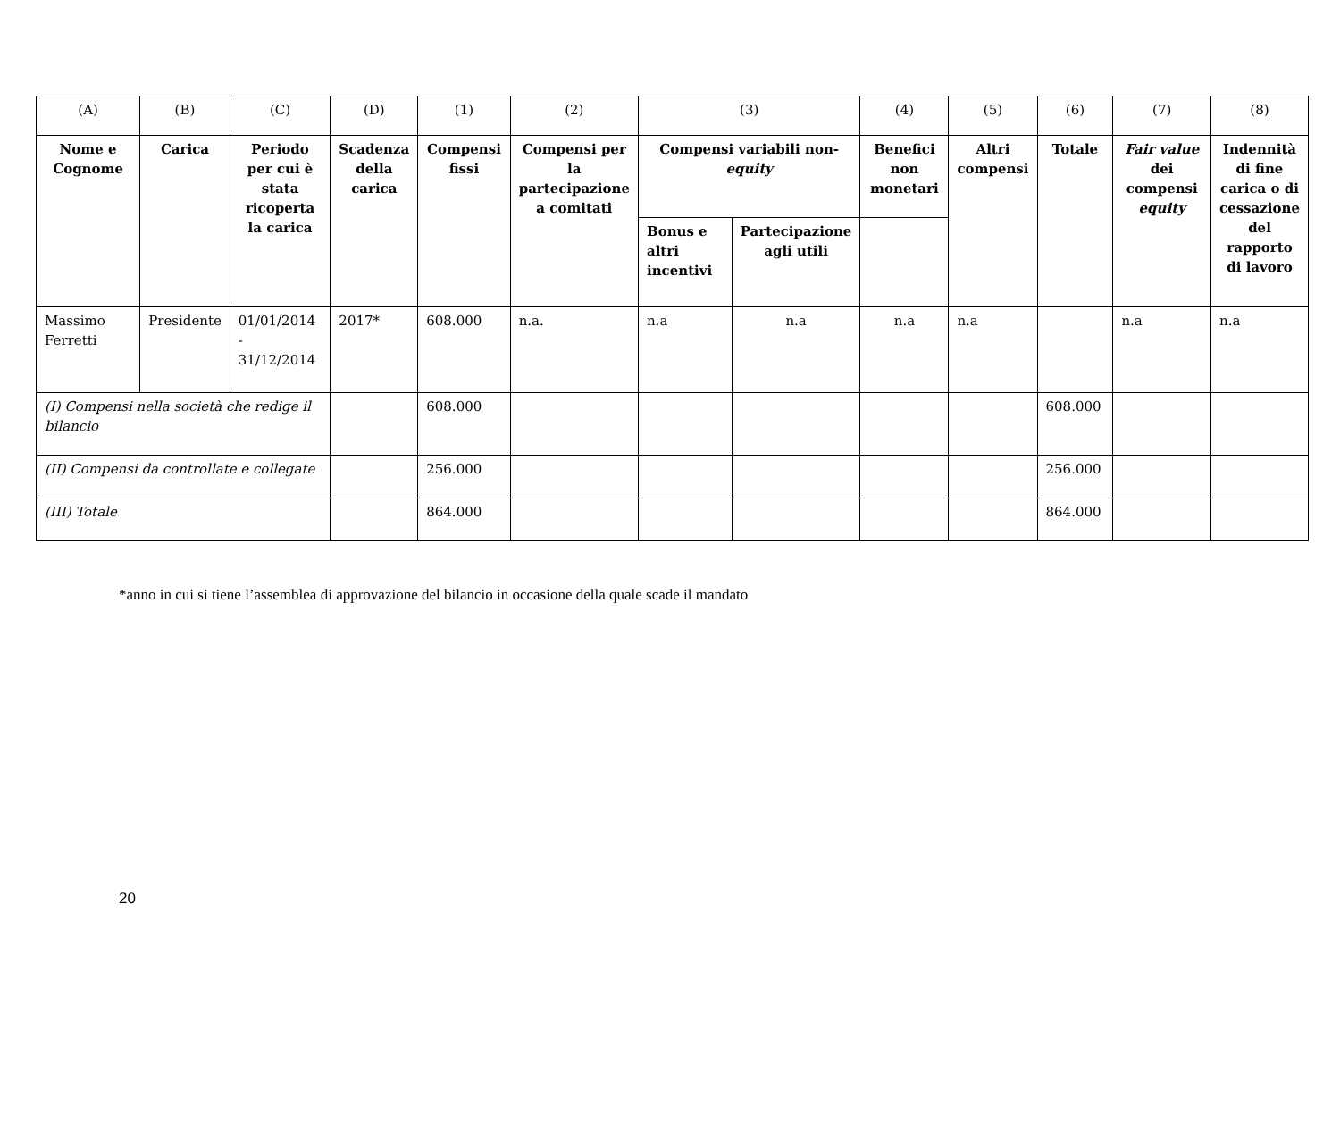| (A) | (B) | (C) | (D) | (1) | (2) | (3) | | (4) | (5) | (6) | (7) | (8) |
| Nome e Cognome | Carica | Periodo per cui è stata ricoperta la carica | Scadenza della carica | Compensi fissi | Compensi per la partecipazione a comitati | Compensi variabili non- equity | | Benefici non monetari | Altri compensi | Totale | Fair value dei compensi equity | Indennità di fine carica o di cessazione del rapporto di lavoro |
| | | | | | | Bonus e altri incentivi | Partecipazione agli utili | | | | | |
| Massimo Ferretti | Presidente | 01/01/2014 - 31/12/2014 | 2017* | 608.000 | n.a. | n.a | n.a | n.a | n.a | | n.a | n.a |
| (I) Compensi nella società che redige il bilancio | | | | 608.000 | | | | | | 608.000 | | |
| (II) Compensi da controllate e collegate | | | | 256.000 | | | | | | 256.000 | | |
| (III) Totale | | | | 864.000 | | | | | | 864.000 | | |
*anno in cui si tiene l’assemblea di approvazione del bilancio in occasione della quale scade il mandato
20